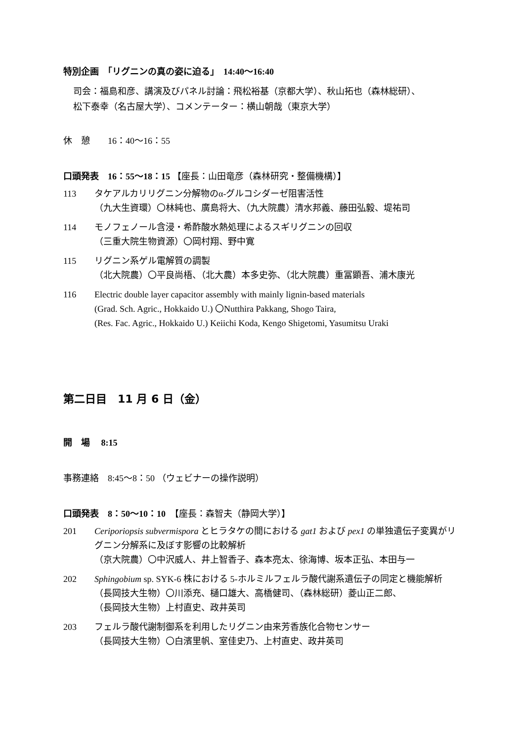特別企画　「リグニンの真の姿に迫る」　14:40〜16:40
司会：福島和彦、講演及びパネル討論：飛松裕基（京都大学）、秋山拓也（森林総研）、
松下泰幸（名古屋大学）、コメンテーター：横山朝哉（東京大学）
休　憩　　16：40〜16：55
口頭発表　16：55〜18：15 【座長：山田竜彦（森林研究・整備機構）】
113 タケアルカリリグニン分解物のα-グルコシダーゼ阻害活性
（九大生資環）〇林純也、廣島将大、（九大院農）清水邦義、藤田弘毅、堤祐司
114 モノフェノール含浸・希酢酸水熱処理によるスギリグニンの回収
（三重大院生物資源）〇岡村翔、野中寛
115 リグニン系ゲル電解質の調製
（北大院農）〇平良尚梧、（北大農）本多史弥、（北大院農）重冨顕吾、浦木康光
116 Electric double layer capacitor assembly with mainly lignin-based materials
(Grad. Sch. Agric., Hokkaido U.) 〇Nutthira Pakkang, Shogo Taira,
(Res. Fac. Agric., Hokkaido U.) Keiichi Koda, Kengo Shigetomi, Yasumitsu Uraki
第二日目　11 月 6 日（金）
開　場　 8:15
事務連絡　8:45〜8：50 （ウェビナーの操作説明）
口頭発表　8：50〜10：10　【座長：森智夫（静岡大学）】
201 Ceriporiopsis subvermispora とヒラタケの間における gat1 および pex1 の単独遺伝子変異がリグニン分解系に及ぼす影響の比較解析
（京大院農）〇中沢威人、井上智香子、森本亮太、徐海博、坂本正弘、本田与一
202 Sphingobium sp. SYK-6 株における 5-ホルミルフェルラ酸代謝系遺伝子の同定と機能解析
（長岡技大生物）〇川添充、樋口雄大、高橋健司、（森林総研）菱山正二郎、
（長岡技大生物）上村直史、政井英司
203 フェルラ酸代謝制御系を利用したリグニン由来芳香族化合物センサー
（長岡技大生物）〇白濱里帆、室佳史乃、上村直史、政井英司